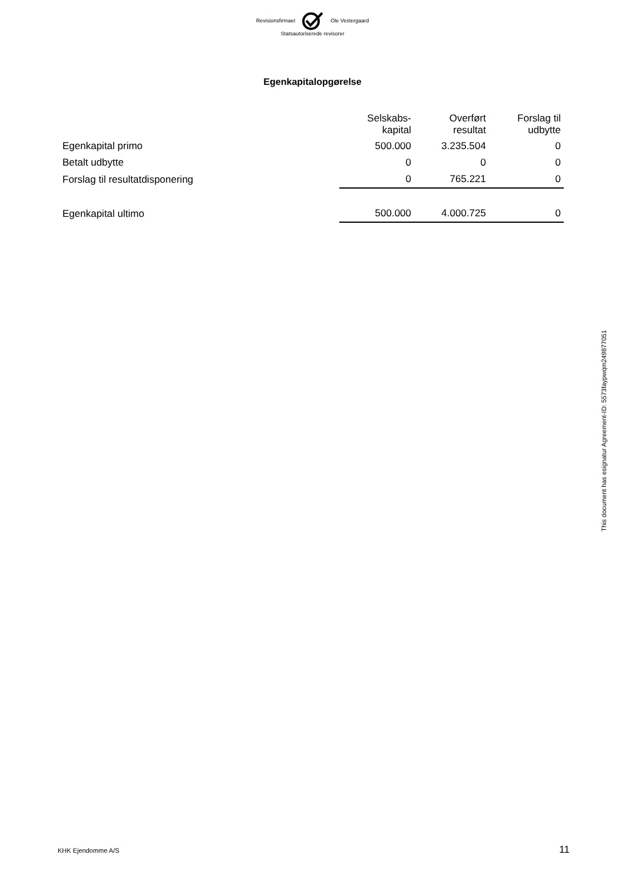Revisionsfirmaet Ole Vestergaard
Statsautoriserede revisorer
Egenkapitalopgørelse
| | Selskabs- kapital | Overført resultat | Forslag til udbytte |
| Egenkapital primo | 500.000 | 3.235.504 | 0 |
| Betalt udbytte | 0 | 0 | 0 |
| Forslag til resultatdisponering | 0 | 765.221 | 0 |
| Egenkapital ultimo | 500.000 | 4.000.725 | 0 |
This document has esignatur Agreement-ID: 5573faypwqm249877051
KHK Ejendomme A/S 11